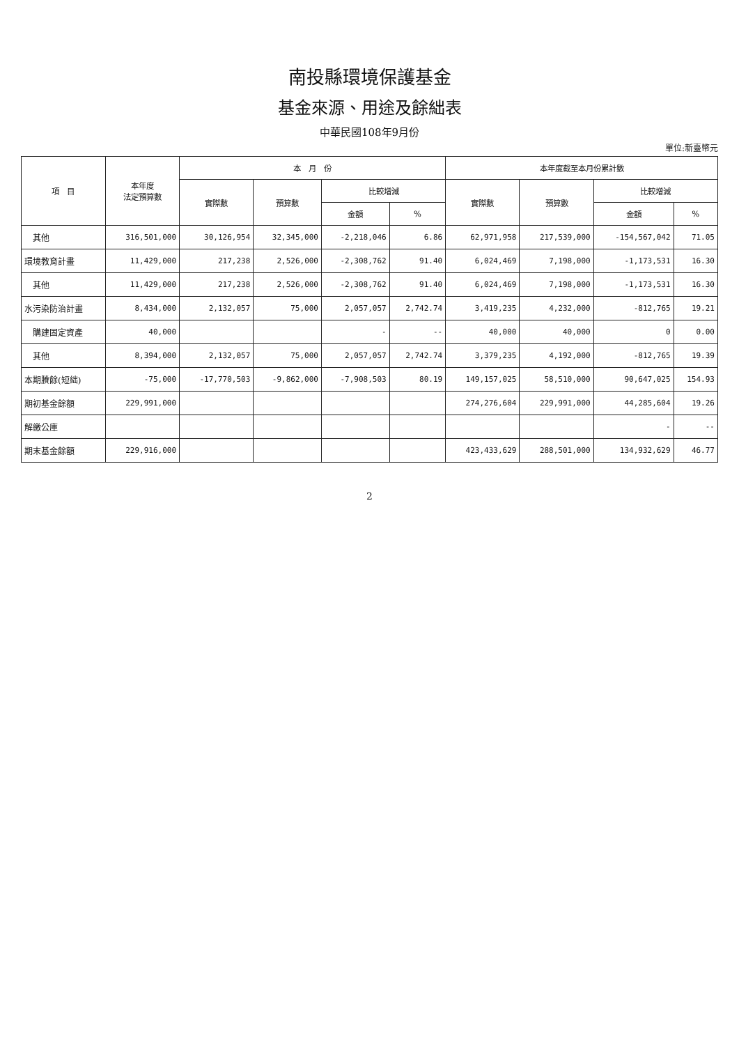南投縣環境保護基金
基金來源、用途及餘絀表
中華民國108年9月份
單位:新臺幣元
| 項 目 | 本年度 法定預算數 | 本 月 份 | | | | 本年度截至本月份累計數 | | | |
| --- | --- | --- | --- | --- | --- | --- | --- | --- | --- |
| | | 實際數 | 預算數 | 比較增減 | | 實際數 | 預算數 | 比較增減 | |
| | | | | 金額 | % | | | 金額 | % |
| 其他 | 316,501,000 | 30,126,954 | 32,345,000 | -2,218,046 | 6.86 | 62,971,958 | 217,539,000 | -154,567,042 | 71.05 |
| 環境教育計畫 | 11,429,000 | 217,238 | 2,526,000 | -2,308,762 | 91.40 | 6,024,469 | 7,198,000 | -1,173,531 | 16.30 |
| 其他 | 11,429,000 | 217,238 | 2,526,000 | -2,308,762 | 91.40 | 6,024,469 | 7,198,000 | -1,173,531 | 16.30 |
| 水污染防治計畫 | 8,434,000 | 2,132,057 | 75,000 | 2,057,057 | 2,742.74 | 3,419,235 | 4,232,000 | -812,765 | 19.21 |
| 購建固定資產 | 40,000 | | | - | -- | 40,000 | 40,000 | 0 | 0.00 |
| 其他 | 8,394,000 | 2,132,057 | 75,000 | 2,057,057 | 2,742.74 | 3,379,235 | 4,192,000 | -812,765 | 19.39 |
| 本期賸餘(短絀) | -75,000 | -17,770,503 | -9,862,000 | -7,908,503 | 80.19 | 149,157,025 | 58,510,000 | 90,647,025 | 154.93 |
| 期初基金餘額 | 229,991,000 | | | | | 274,276,604 | 229,991,000 | 44,285,604 | 19.26 |
| 解繳公庫 | | | | | | | | - | -- |
| 期末基金餘額 | 229,916,000 | | | | | 423,433,629 | 288,501,000 | 134,932,629 | 46.77 |
2